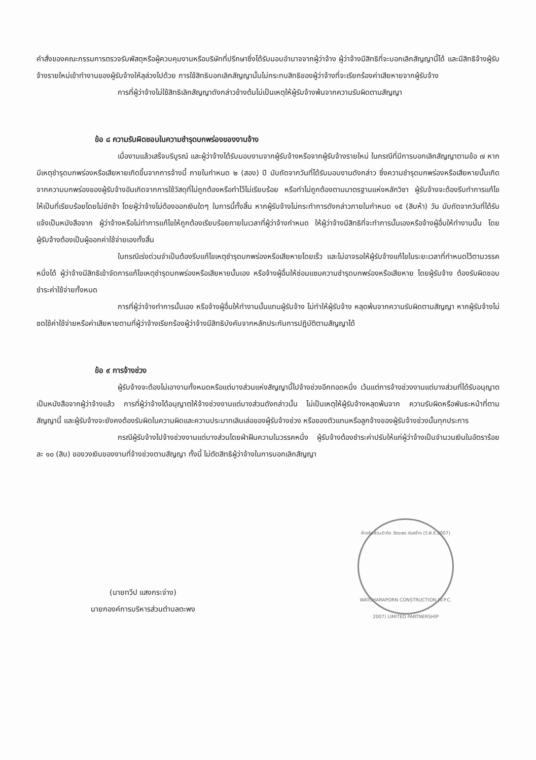คำสั่งของคณะกรรมการตรวจรับพัสดุหรือผู้ควบคุมงานหรือบริษัทที่ปรึกษาซึ่งได้รับมอบอำนาจจากผู้ว่าจ้าง ผู้ว่าจ้างมีสิทธิที่จะบอกเลิกสัญญานี้ได้ และมีสิทธิจ้างผู้รับจ้างรายใหม่เข้าทำงานของผู้รับจ้างให้ลุล่วงไปด้วย การใช้สิทธิบอกเลิกสัญญานั้นไม่กระทบสิทธิของผู้ว่าจ้างที่จะเรียกร้องค่าเสียหายจากผู้รับจ้าง
การที่ผู้ว่าจ้างไม่ใช้สิทธิเลิกสัญญาดังกล่าวข้างต้นไม่เป็นเหตุให้ผู้รับจ้างพ้นจากความรับผิดตามสัญญา
ข้อ ๘ ความรับผิดชอบในความชำรุดบกพร่องของงานจ้าง
เมื่องานแล้วเสร็จบริบูรณ์ และผู้ว่าจ้างได้รับมอบงานจากผู้รับจ้างหรือจากผู้รับจ้างรายใหม่ ในกรณีที่มีการบอกเลิกสัญญาตามข้อ ๗ หากมีเหตุชำรุดบกพร่องหรือเสียหายเกิดขึ้นจากการจ้างนี้ ภายในกำหนด ๒ (สอง) ปี นับถัดจากวันที่ได้รับมอบงานดังกล่าว ซึ่งความชำรุดบกพร่องหรือเสียหายนั้นเกิดจากความบกพร่องของผู้รับจ้างอันเกิดจากการใช้วัสดุที่ไม่ถูกต้องหรือทำไว้ไม่เรียบร้อย หรือทำไม่ถูกต้องตามมาตรฐานแห่งหลักวิชา ผู้รับจ้างจะต้องรีบทำการแก้ไข ให้เป็นที่เรียบร้อยโดยไม่ชักช้า โดยผู้ว่าจ้างไม่ต้องออกเงินใดๆ ในการนี้ทั้งสิ้น หากผู้รับจ้างไม่กระทำการดังกล่าวภายในกำหนด ๑๕ (สิบห้า) วัน นับถัดจากวันที่ได้รับแจ้งเป็นหนังสือจาก ผู้ว่าจ้างหรือไม่ทำการแก้ไขให้ถูกต้องเรียบร้อยภายในเวลาที่ผู้ว่าจ้างกำหนด ให้ผู้ว่าจ้างมีสิทธิที่จะทำการนั้นเองหรือจ้างผู้อื่นให้ทำงานนั้น โดยผู้รับจ้างต้องเป็นผู้ออกค่าใช้จ่ายเองทั้งสิ้น
ในกรณีเร่งด่วนจำเป็นต้องรีบแก้ไขเหตุชำรุดบกพร่องหรือเสียหายโดยเร็ว และไม่อาจรอให้ผู้รับจ้างแก้ไขในระยะเวลาที่กำหนดไว้ตามวรรคหนึ่งได้ ผู้ว่าจ้างมีสิทธิเข้าจัดการแก้ไขเหตุชำรุดบกพร่องหรือเสียหายนั้นเอง หรือจ้างผู้อื่นให้ซ่อมแซมความชำรุดบกพร่องหรือเสียหาย โดยผู้รับจ้าง ต้องรับผิดชอบชำระค่าใช้จ่ายทั้งหมด
การที่ผู้ว่าจ้างทำการนั้นเอง หรือจ้างผู้อื่นให้ทำงานนั้นแทนผู้รับจ้าง ไม่ทำให้ผู้รับจ้าง หลุดพ้นจากความรับผิดตามสัญญา หากผู้รับจ้างไม่ชดใช้ค่าใช้จ่ายหรือค่าเสียหายตามที่ผู้ว่าจ้างเรียกร้องผู้ว่าจ้างมีสิทธิบังคับจากหลักประกันการปฏิบัติตามสัญญาได้
ข้อ ๙ การจ้างช่วง
ผู้รับจ้างจะต้องไม่เอางานทั้งหมดหรือแต่บางส่วนแห่งสัญญานี้ไปจ้างช่วงอีกทอดหนึ่ง เว้นแต่การจ้างช่วงงานแต่บางส่วนที่ได้รับอนุญาตเป็นหนังสือจากผู้ว่าจ้างแล้ว การที่ผู้ว่าจ้างได้อนุญาตให้จ้างช่วงงานแต่บางส่วนดังกล่าวนั้น ไม่เป็นเหตุให้ผู้รับจ้างหลุดพ้นจาก ความรับผิดหรือพันธะหน้าที่ตามสัญญานี้ และผู้รับจ้างจะยังคงต้องรับผิดในความผิดและความประมาทเลินเล่อของผู้รับจ้างช่วง หรือของตัวแทนหรือลูกจ้างของผู้รับจ้างช่วงนั้นทุกประการ
กรณีผู้รับจ้างไปจ้างช่วงงานแต่บางส่วนโดยฝ่าฝืนความในวรรคหนึ่ง ผู้รับจ้างต้องชำระค่าปรับให้แก่ผู้ว่าจ้างเป็นจำนวนเงินในอัตราร้อยละ ๑๐ (สิบ) ของวงเงินของงานที่จ้างช่วงตามสัญญา ทั้งนี้ ไม่ตัดสิทธิผู้ว่าจ้างในการบอกเลิกสัญญา
(นายทวีป แสงกระจ่าง)
นายกองค์การบริหารส่วนตำบลตะพง
ห้างหุ้นส่วนจำกัด วัชระพร ก่อสร้าง (วี.พี.ซี.2007)
WATCHARAPORN CONSTRUCTION (V.P.C. 2007) LIMITED PARTNERSHIP